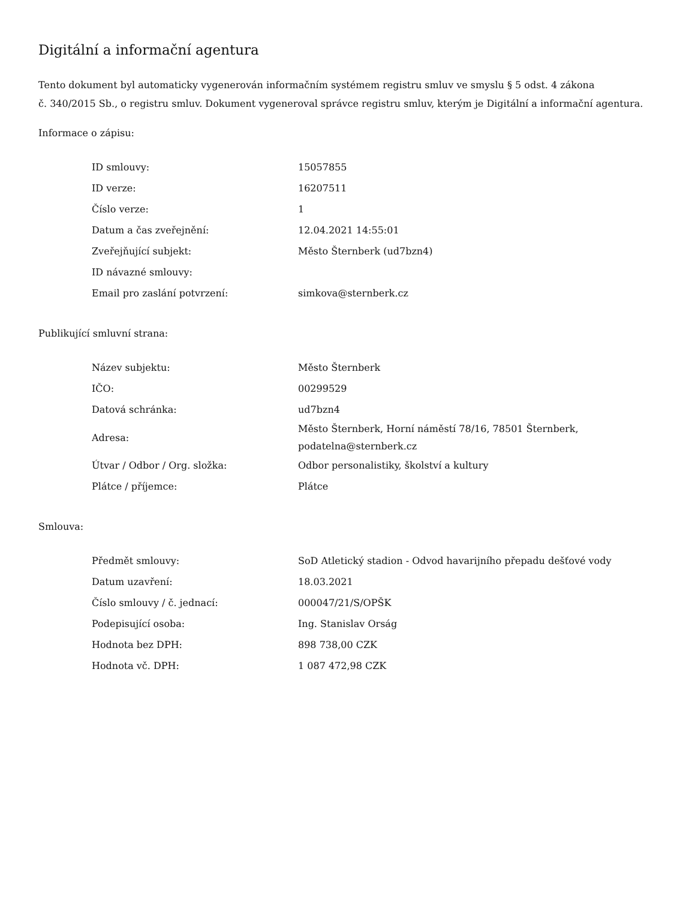Digitální a informační agentura
Tento dokument byl automaticky vygenerován informačním systémem registru smluv ve smyslu § 5 odst. 4 zákona
č. 340/2015 Sb., o registru smluv. Dokument vygeneroval správce registru smluv, kterým je Digitální a informační agentura.
Informace o zápisu:
| ID smlouvy: | 15057855 |
| ID verze: | 16207511 |
| Číslo verze: | 1 |
| Datum a čas zveřejnění: | 12.04.2021 14:55:01 |
| Zveřejňující subjekt: | Město Šternberk (ud7bzn4) |
| ID návazné smlouvy: | |
| Email pro zaslání potvrzení: | simkova@sternberk.cz |
Publikující smluvní strana:
| Název subjektu: | Město Šternberk |
| IČO: | 00299529 |
| Datová schránka: | ud7bzn4 |
| Adresa: | Město Šternberk, Horní náměstí 78/16, 78501 Šternberk, podatelna@sternberk.cz |
| Útvar / Odbor / Org. složka: | Odbor personalistiky, školství a kultury |
| Plátce / příjemce: | Plátce |
Smlouva:
| Předmět smlouvy: | SoD Atletický stadion - Odvod havarijního přepadu dešťové vody |
| Datum uzavření: | 18.03.2021 |
| Číslo smlouvy / č. jednací: | 000047/21/S/OPŠK |
| Podepisující osoba: | Ing. Stanislav Orság |
| Hodnota bez DPH: | 898 738,00 CZK |
| Hodnota vč. DPH: | 1 087 472,98 CZK |